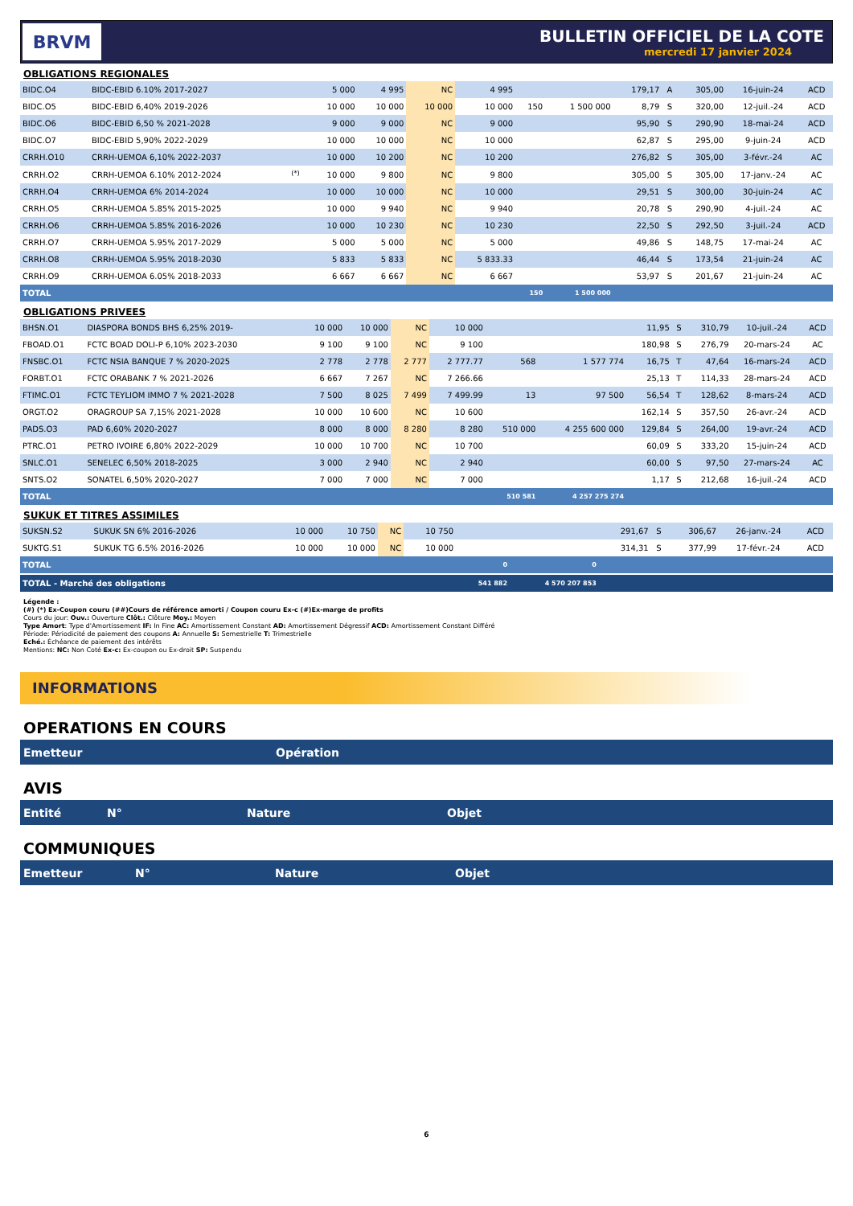BRVM
BULLETIN OFFICIEL DE LA COTE
mercredi 17 janvier 2024
OBLIGATIONS REGIONALES
| BIDC.O4 | BIDC-EBID 6.10% 2017-2027 | | 5 000 | 4 995 | NC | 4 995 | | | 179,17 | A | 305,00 | 16-juin-24 | ACD |
| BIDC.O5 | BIDC-EBID 6,40% 2019-2026 | | 10 000 | 10 000 | 10 000 | 10 000 | 150 | 1 500 000 | 8,79 | S | 320,00 | 12-juil.-24 | ACD |
| BIDC.O6 | BIDC-EBID 6,50 % 2021-2028 | | 9 000 | 9 000 | NC | 9 000 | | | 95,90 | S | 290,90 | 18-mai-24 | ACD |
| BIDC.O7 | BIDC-EBID 5,90% 2022-2029 | | 10 000 | 10 000 | NC | 10 000 | | | 62,87 | S | 295,00 | 9-juin-24 | ACD |
| CRRH.O10 | CRRH-UEMOA 6,10% 2022-2037 | | 10 000 | 10 200 | NC | 10 200 | | | 276,82 | S | 305,00 | 3-févr.-24 | AC |
| CRRH.O2 | CRRH-UEMOA 6.10% 2012-2024 | <sup>(*)</sup> | 10 000 | 9 800 | NC | 9 800 | | | 305,00 | S | 305,00 | 17-janv.-24 | AC |
| CRRH.O4 | CRRH-UEMOA 6% 2014-2024 | | 10 000 | 10 000 | NC | 10 000 | | | 29,51 | S | 300,00 | 30-juin-24 | AC |
| CRRH.O5 | CRRH-UEMOA 5.85% 2015-2025 | | 10 000 | 9 940 | NC | 9 940 | | | 20,78 | S | 290,90 | 4-juil.-24 | AC |
| CRRH.O6 | CRRH-UEMOA 5.85% 2016-2026 | | 10 000 | 10 230 | NC | 10 230 | | | 22,50 | S | 292,50 | 3-juil.-24 | ACD |
| CRRH.O7 | CRRH-UEMOA 5.95% 2017-2029 | | 5 000 | 5 000 | NC | 5 000 | | | 49,86 | S | 148,75 | 17-mai-24 | AC |
| CRRH.O8 | CRRH-UEMOA 5.95% 2018-2030 | | 5 833 | 5 833 | NC | 5 833.33 | | | 46,44 | S | 173,54 | 21-juin-24 | AC |
| CRRH.O9 | CRRH-UEMOA 6.05% 2018-2033 | | 6 667 | 6 667 | NC | 6 667 | | | 53,97 | S | 201,67 | 21-juin-24 | AC |
| TOTAL | | | | | | | 150 | 1 500 000 | | | | | |
OBLIGATIONS PRIVEES
| BHSN.O1 | DIASPORA BONDS BHS 6,25% 2019- | 10 000 | 10 000 | NC | 10 000 | | | 11,95 | S | 310,79 | 10-juil.-24 | ACD |
| FBOAD.O1 | FCTC BOAD DOLI-P 6,10% 2023-2030 | 9 100 | 9 100 | NC | 9 100 | | | 180,98 | S | 276,79 | 20-mars-24 | AC |
| FNSBC.O1 | FCTC NSIA BANQUE 7 % 2020-2025 | 2 778 | 2 778 | 2 777 | 2 777.77 | 568 | 1 577 774 | 16,75 | T | 47,64 | 16-mars-24 | ACD |
| FORBT.O1 | FCTC ORABANK 7 % 2021-2026 | 6 667 | 7 267 | NC | 7 266.66 | | | 25,13 | T | 114,33 | 28-mars-24 | ACD |
| FTIMC.O1 | FCTC TEYLIOM IMMO 7 % 2021-2028 | 7 500 | 8 025 | 7 499 | 7 499.99 | 13 | 97 500 | 56,54 | T | 128,62 | 8-mars-24 | ACD |
| ORGT.O2 | ORAGROUP SA 7,15% 2021-2028 | 10 000 | 10 600 | NC | 10 600 | | | 162,14 | S | 357,50 | 26-avr.-24 | ACD |
| PADS.O3 | PAD 6,60% 2020-2027 | 8 000 | 8 000 | 8 280 | 8 280 | 510 000 | 4 255 600 000 | 129,84 | S | 264,00 | 19-avr.-24 | ACD |
| PTRC.O1 | PETRO IVOIRE 6,80% 2022-2029 | 10 000 | 10 700 | NC | 10 700 | | | 60,09 | S | 333,20 | 15-juin-24 | ACD |
| SNLC.O1 | SENELEC 6,50% 2018-2025 | 3 000 | 2 940 | NC | 2 940 | | | 60,00 | S | 97,50 | 27-mars-24 | AC |
| SNTS.O2 | SONATEL 6,50% 2020-2027 | 7 000 | 7 000 | NC | 7 000 | | | 1,17 | S | 212,68 | 16-juil.-24 | ACD |
| TOTAL | | | | | | 510 581 | 4 257 275 274 | | | | | |
SUKUK ET TITRES ASSIMILES
| SUKSN.S2 | SUKUK SN 6% 2016-2026 | 10 000 | 10 750 | NC | 10 750 | | | 291,67 | S | 306,67 | 26-janv.-24 | ACD |
| SUKTG.S1 | SUKUK TG 6.5% 2016-2026 | 10 000 | 10 000 | NC | 10 000 | | | 314,31 | S | 377,99 | 17-févr.-24 | ACD |
| TOTAL | | | | | | 0 | 0 | | | | | |
| TOTAL - Marché des obligations | | | | | | 541 882 | 4 570 207 853 | | | | | |
Légende :
(#) (*) Ex-Coupon couru (##)Cours de référence amorti / Coupon couru Ex-c (#)Ex-marge de profits
Cours du jour: Ouv.: Ouverture Clôt.: Clôture Moy.: Moyen
Type Amort: Type d'Amortissement IF: In Fine AC: Amortissement Constant AD: Amortissement Dégressif ACD: Amortissement Constant Différé
Période: Périodicité de paiement des coupons A: Annuelle S: Semestrielle T: Trimestrielle
Eché.: Échéance de paiement des intérêts
Mentions: NC: Non Coté Ex-c: Ex-coupon ou Ex-droit SP: Suspendu
INFORMATIONS
OPERATIONS EN COURS
Emetteur Opération
AVIS
Entité N° Nature Objet
COMMUNIQUES
Emetteur N° Nature Objet
6